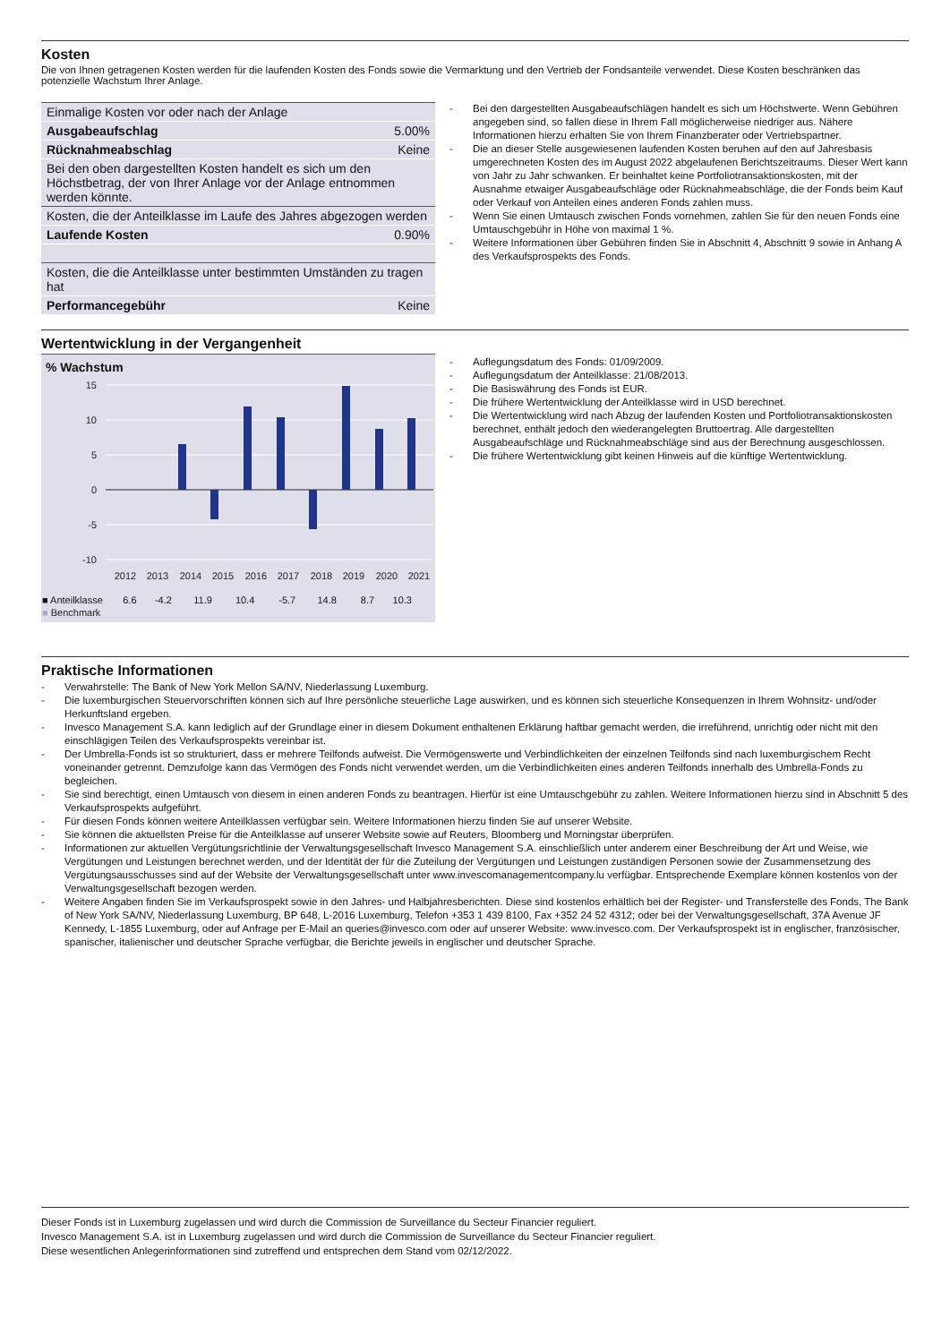Kosten
Die von Ihnen getragenen Kosten werden für die laufenden Kosten des Fonds sowie die Vermarktung und den Vertrieb der Fondsanteile verwendet. Diese Kosten beschränken das potenzielle Wachstum Ihrer Anlage.
| Einmalige Kosten vor oder nach der Anlage | |
| Ausgabeaufschlag | 5.00% |
| Rücknahmeabschlag | Keine |
| Bei den oben dargestellten Kosten handelt es sich um den Höchstbetrag, der von Ihrer Anlage vor der Anlage entnommen werden könnte. | |
| Kosten, die der Anteilklasse im Laufe des Jahres abgezogen werden | |
| Laufende Kosten | 0.90% |
| Kosten, die die Anteilklasse unter bestimmten Umständen zu tragen hat | |
| Performancegebühr | Keine |
- Bei den dargestellten Ausgabeaufschlägen handelt es sich um Höchstwerte. Wenn Gebühren angegeben sind, so fallen diese in Ihrem Fall möglicherweise niedriger aus. Nähere Informationen hierzu erhalten Sie von Ihrem Finanzberater oder Vertriebspartner.
- Die an dieser Stelle ausgewiesenen laufenden Kosten beruhen auf den auf Jahresbasis umgerechneten Kosten des im August 2022 abgelaufenen Berichtszeitraums. Dieser Wert kann von Jahr zu Jahr schwanken. Er beinhaltet keine Portfoliotransaktionskosten, mit der Ausnahme etwaiger Ausgabeaufschläge oder Rücknahmeabschläge, die der Fonds beim Kauf oder Verkauf von Anteilen eines anderen Fonds zahlen muss.
- Wenn Sie einen Umtausch zwischen Fonds vornehmen, zahlen Sie für den neuen Fonds eine Umtauschgebühr in Höhe von maximal 1 %.
- Weitere Informationen über Gebühren finden Sie in Abschnitt 4, Abschnitt 9 sowie in Anhang A des Verkaufsprospekts des Fonds.
Wertentwicklung in der Vergangenheit
% Wachstum
15
10
5
0
-5
-10
2012
2013
2014
2015
2016
2017
2018
2019
2020
2021
| ■ Anteilklasse | | | 6.6 | -4.2 | 11.9 | 10.4 | -5.7 | 14.8 | 8.7 | 10.3 |
| ■ Benchmark | | | | | | | | | | |
- Auflegungsdatum des Fonds: 01/09/2009.
- Auflegungsdatum der Anteilklasse: 21/08/2013.
- Die Basiswährung des Fonds ist EUR.
- Die frühere Wertentwicklung der Anteilklasse wird in USD berechnet.
- Die Wertentwicklung wird nach Abzug der laufenden Kosten und Portfoliotransaktionskosten berechnet, enthält jedoch den wiederangelegten Bruttoertrag. Alle dargestellten Ausgabeaufschläge und Rücknahmeabschläge sind aus der Berechnung ausgeschlossen.
- Die frühere Wertentwicklung gibt keinen Hinweis auf die künftige Wertentwicklung.
Praktische Informationen
- Verwahrstelle: The Bank of New York Mellon SA/NV, Niederlassung Luxemburg.
- Die luxemburgischen Steuervorschriften können sich auf Ihre persönliche steuerliche Lage auswirken, und es können sich steuerliche Konsequenzen in Ihrem Wohnsitz- und/oder Herkunftsland ergeben.
- Invesco Management S.A. kann lediglich auf der Grundlage einer in diesem Dokument enthaltenen Erklärung haftbar gemacht werden, die irreführend, unrichtig oder nicht mit den einschlägigen Teilen des Verkaufsprospekts vereinbar ist.
- Der Umbrella-Fonds ist so strukturiert, dass er mehrere Teilfonds aufweist. Die Vermögenswerte und Verbindlichkeiten der einzelnen Teilfonds sind nach luxemburgischem Recht voneinander getrennt. Demzufolge kann das Vermögen des Fonds nicht verwendet werden, um die Verbindlichkeiten eines anderen Teilfonds innerhalb des Umbrella-Fonds zu begleichen.
- Sie sind berechtigt, einen Umtausch von diesem in einen anderen Fonds zu beantragen. Hierfür ist eine Umtauschgebühr zu zahlen. Weitere Informationen hierzu sind in Abschnitt 5 des Verkaufsprospekts aufgeführt.
- Für diesen Fonds können weitere Anteilklassen verfügbar sein. Weitere Informationen hierzu finden Sie auf unserer Website.
- Sie können die aktuellsten Preise für die Anteilklasse auf unserer Website sowie auf Reuters, Bloomberg und Morningstar überprüfen.
- Informationen zur aktuellen Vergütungsrichtlinie der Verwaltungsgesellschaft Invesco Management S.A. einschließlich unter anderem einer Beschreibung der Art und Weise, wie Vergütungen und Leistungen berechnet werden, und der Identität der für die Zuteilung der Vergütungen und Leistungen zuständigen Personen sowie der Zusammensetzung des Vergütungsausschusses sind auf der Website der Verwaltungsgesellschaft unter www.invescomanagementcompany.lu verfügbar. Entsprechende Exemplare können kostenlos von der Verwaltungsgesellschaft bezogen werden.
- Weitere Angaben finden Sie im Verkaufsprospekt sowie in den Jahres- und Halbjahresberichten. Diese sind kostenlos erhältlich bei der Register- und Transferstelle des Fonds, The Bank of New York SA/NV, Niederlassung Luxemburg, BP 648, L-2016 Luxemburg, Telefon +353 1 439 8100, Fax +352 24 52 4312; oder bei der Verwaltungsgesellschaft, 37A Avenue JF Kennedy, L-1855 Luxemburg, oder auf Anfrage per E-Mail an queries@invesco.com oder auf unserer Website: www.invesco.com. Der Verkaufsprospekt ist in englischer, französischer, spanischer, italienischer und deutscher Sprache verfügbar, die Berichte jeweils in englischer und deutscher Sprache.
Dieser Fonds ist in Luxemburg zugelassen und wird durch die Commission de Surveillance du Secteur Financier reguliert.
Invesco Management S.A. ist in Luxemburg zugelassen und wird durch die Commission de Surveillance du Secteur Financier reguliert.
Diese wesentlichen Anlegerinformationen sind zutreffend und entsprechen dem Stand vom 02/12/2022.